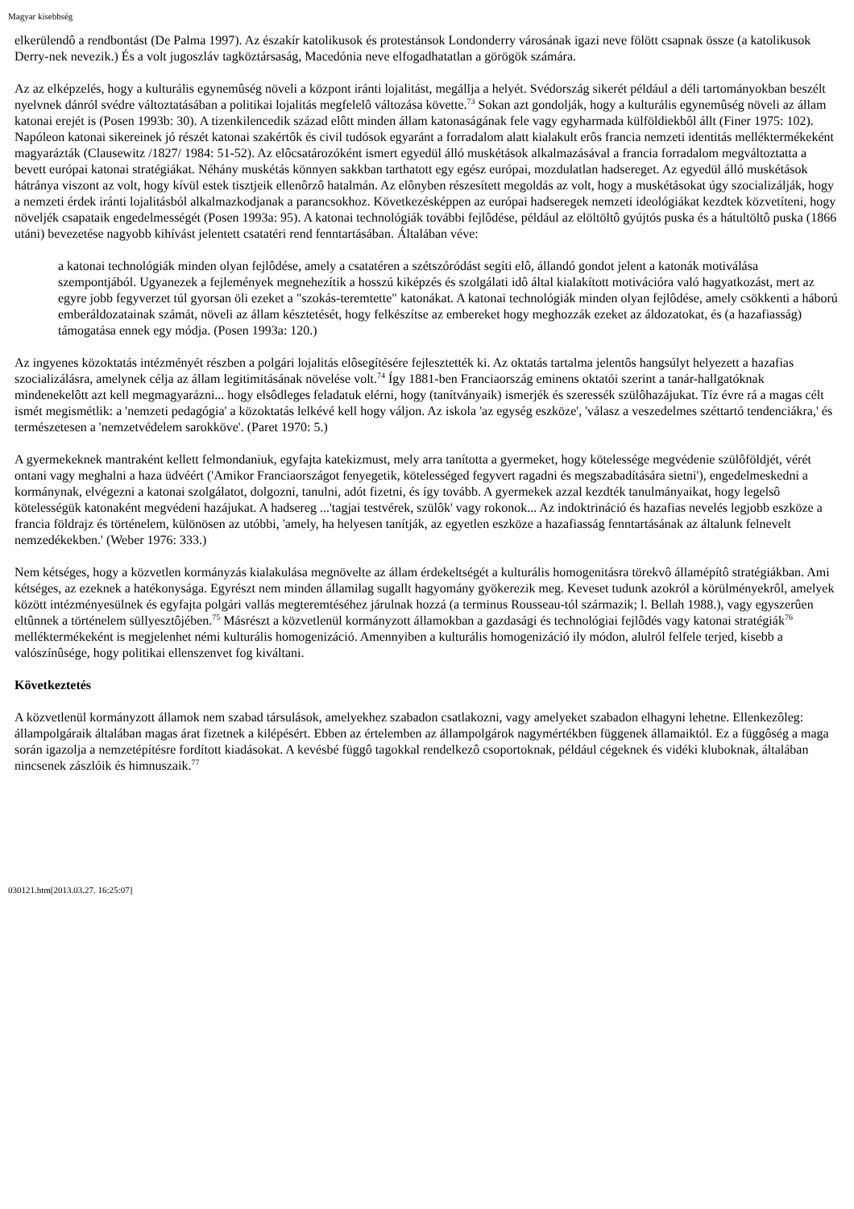Magyar kisebbség
elkerülendô a rendbontást (De Palma 1997). Az északír katolikusok és protestánsok Londonderry városának igazi neve fölött csapnak össze (a katolikusok Derry-nek nevezik.) És a volt jugoszláv tagköztársaság, Macedónia neve elfogadhatatlan a görögök számára.
Az az elképzelés, hogy a kulturális egynemûség növeli a központ iránti lojalitást, megállja a helyét. Svédország sikerét például a déli tartományokban beszélt nyelvnek dánról svédre változtatásában a politikai lojalitás megfelelô változása követte.<sup>73</sup> Sokan azt gondolják, hogy a kulturális egynemûség növeli az állam katonai erejét is (Posen 1993b: 30). A tizenkilencedik század elôtt minden állam katonaságának fele vagy egyharmada külföldiekbôl állt (Finer 1975: 102). Napóleon katonai sikereinek jó részét katonai szakértôk és civil tudósok egyaránt a forradalom alatt kialakult erôs francia nemzeti identitás melléktermékeként magyarázták (Clausewitz /1827/ 1984: 51-52). Az elôcsatározóként ismert egyedül álló muskétások alkalmazásával a francia forradalom megváltoztatta a bevett európai katonai stratégiákat. Néhány muskétás könnyen sakkban tarthatott egy egész európai, mozdulatlan hadsereget. Az egyedül álló muskétások hátránya viszont az volt, hogy kívül estek tisztjeik ellenôrzô hatalmán. Az elônyben részesített megoldás az volt, hogy a muskétásokat úgy szocializálják, hogy a nemzeti érdek iránti lojalitásból alkalmazkodjanak a parancsokhoz. Következésképpen az európai hadseregek nemzeti ideológiákat kezdtek közvetíteni, hogy növeljék csapataik engedelmességét (Posen 1993a: 95). A katonai technológiák további fejlôdése, például az elöltöltô gyújtós puska és a hátultöltô puska (1866 utáni) bevezetése nagyobb kihívást jelentett csatatéri rend fenntartásában. Általában véve:
a katonai technológiák minden olyan fejlôdése, amely a csatatéren a szétszóródást segíti elô, állandó gondot jelent a katonák motiválása szempontjából. Ugyanezek a fejlemények megnehezítik a hosszú kiképzés és szolgálati idô által kialakított motivációra való hagyatkozást, mert az egyre jobb fegyverzet túl gyorsan öli ezeket a "szokás-teremtette" katonákat. A katonai technológiák minden olyan fejlôdése, amely csökkenti a háború emberáldozatainak számát, növeli az állam késztetését, hogy felkészítse az embereket hogy meghozzák ezeket az áldozatokat, és (a hazafiasság) támogatása ennek egy módja. (Posen 1993a: 120.)
Az ingyenes közoktatás intézményét részben a polgári lojalitás elôsegítésére fejlesztették ki. Az oktatás tartalma jelentôs hangsúlyt helyezett a hazafias szocializálásra, amelynek célja az állam legitimitásának növelése volt.<sup>74</sup> Így 1881-ben Franciaország eminens oktatói szerint a tanár-hallgatóknak mindenekelôtt azt kell megmagyarázni... hogy elsôdleges feladatuk elérni, hogy (tanítványaik) ismerjék és szeressék szülôhazájukat. Tíz évre rá a magas célt ismét megismétlik: a 'nemzeti pedagógia' a közoktatás lelkévé kell hogy váljon. Az iskola 'az egység eszköze', 'válasz a veszedelmes széttartó tendenciákra,' és természetesen a 'nemzetvédelem sarokköve'. (Paret 1970: 5.)
A gyermekeknek mantraként kellett felmondaniuk, egyfajta katekizmust, mely arra tanította a gyermeket, hogy kötelessége megvédenie szülôföldjét, vérét ontani vagy meghalni a haza üdvéért ('Amikor Franciaországot fenyegetik, kötelességed fegyvert ragadni és megszabadítására sietni'), engedelmeskedni a kormánynak, elvégezni a katonai szolgálatot, dolgozni, tanulni, adót fizetni, és így tovább. A gyermekek azzal kezdték tanulmányaikat, hogy legelsô kötelességük katonaként megvédeni hazájukat. A hadsereg ...'tagjai testvérek, szülôk' vagy rokonok... Az indoktrináció és hazafias nevelés legjobb eszköze a francia földrajz és történelem, különösen az utóbbi, 'amely, ha helyesen tanítják, az egyetlen eszköze a hazafiasság fenntartásának az általunk felnevelt nemzedékekben.' (Weber 1976: 333.)
Nem kétséges, hogy a közvetlen kormányzás kialakulása megnövelte az állam érdekeltségét a kulturális homogenitásra törekvô államépítô stratégiákban. Ami kétséges, az ezeknek a hatékonysága. Egyrészt nem minden államilag sugallt hagyomány gyökerezik meg. Keveset tudunk azokról a körülményekrôl, amelyek között intézményesülnek és egyfajta polgári vallás megteremtéséhez járulnak hozzá (a terminus Rousseau-tól származik; l. Bellah 1988.), vagy egyszerûen eltûnnek a történelem süllyesztôjében.<sup>75</sup> Másrészt a közvetlenül kormányzott államokban a gazdasági és technológiai fejlôdés vagy katonai stratégiák<sup>76</sup> melléktermékeként is megjelenhet némi kulturális homogenizáció. Amennyiben a kulturális homogenizáció ily módon, alulról felfele terjed, kisebb a valószínûsége, hogy politikai ellenszenvet fog kiváltani.
Következtetés
A közvetlenül kormányzott államok nem szabad társulások, amelyekhez szabadon csatlakozni, vagy amelyeket szabadon elhagyni lehetne. Ellenkezôleg: állampolgáraik általában magas árat fizetnek a kilépésért. Ebben az értelemben az állampolgárok nagymértékben függenek államaiktól. Ez a függôség a maga során igazolja a nemzetépítésre fordított kiadásokat. A kevésbé függô tagokkal rendelkezô csoportoknak, például cégeknek és vidéki kluboknak, általában nincsenek zászlóik és himnuszaik.<sup>77</sup>
030121.htm[2013.03.27. 16:25:07]